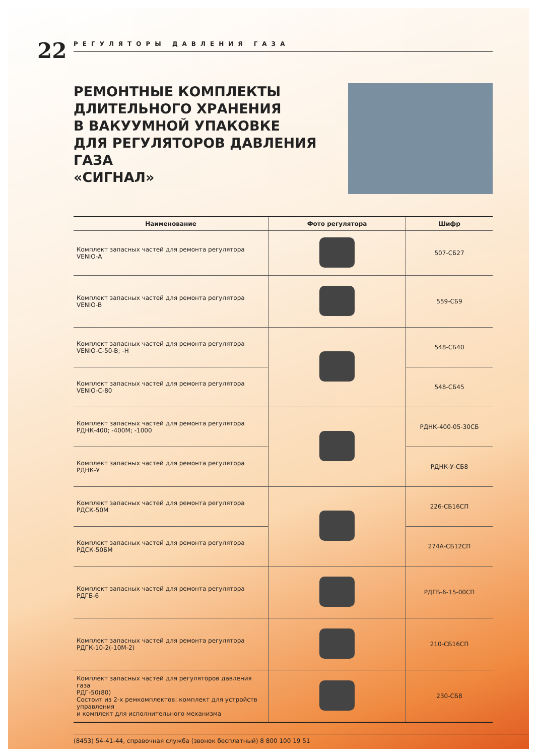22
РЕГУЛЯТОРЫ ДАВЛЕНИЯ ГАЗА
РЕМОНТНЫЕ КОМПЛЕКТЫ
ДЛИТЕЛЬНОГО ХРАНЕНИЯ
В ВАКУУМНОЙ УПАКОВКЕ
ДЛЯ РЕГУЛЯТОРОВ ДАВЛЕНИЯ ГАЗА
«СИГНАЛ»
| Наименование | Фото регулятора | Шифр |
| --- | --- | --- |
| Комплект запасных частей для ремонта регулятора VENIO-A | | 507-СБ27 |
| Комплект запасных частей для ремонта регулятора VENIO-B | | 559-СБ9 |
| Комплект запасных частей для ремонта регулятора VENIO-C-50-B; -H | | 548-СБ40 |
| Комплект запасных частей для ремонта регулятора VENIO-C-80 | | 548-СБ45 |
| Комплект запасных частей для ремонта регулятора РДНК-400; -400М; -1000 | | РДНК-400-05-30СБ |
| Комплект запасных частей для ремонта регулятора РДНК-У | | РДНК-У-СБ8 |
| Комплект запасных частей для ремонта регулятора РДСК-50М | | 226-СБ16СП |
| Комплект запасных частей для ремонта регулятора РДСК-50БМ | | 274А-СБ12СП |
| Комплект запасных частей для ремонта регулятора РДГБ-6 | | РДГБ-6-15-00СП |
| Комплект запасных частей для ремонта регулятора РДГК-10-2(-10М-2) | | 210-СБ16СП |
| Комплект запасных частей для регуляторов давления газа РДГ-50(80) Состоит из 2-х ремкомплектов: комплект для устройств управления и комплект для исполнительного механизма | | 230-СБ8 |
(8453) 54-41-44, справочная служба (звонок бесплатный) 8 800 100 19 51